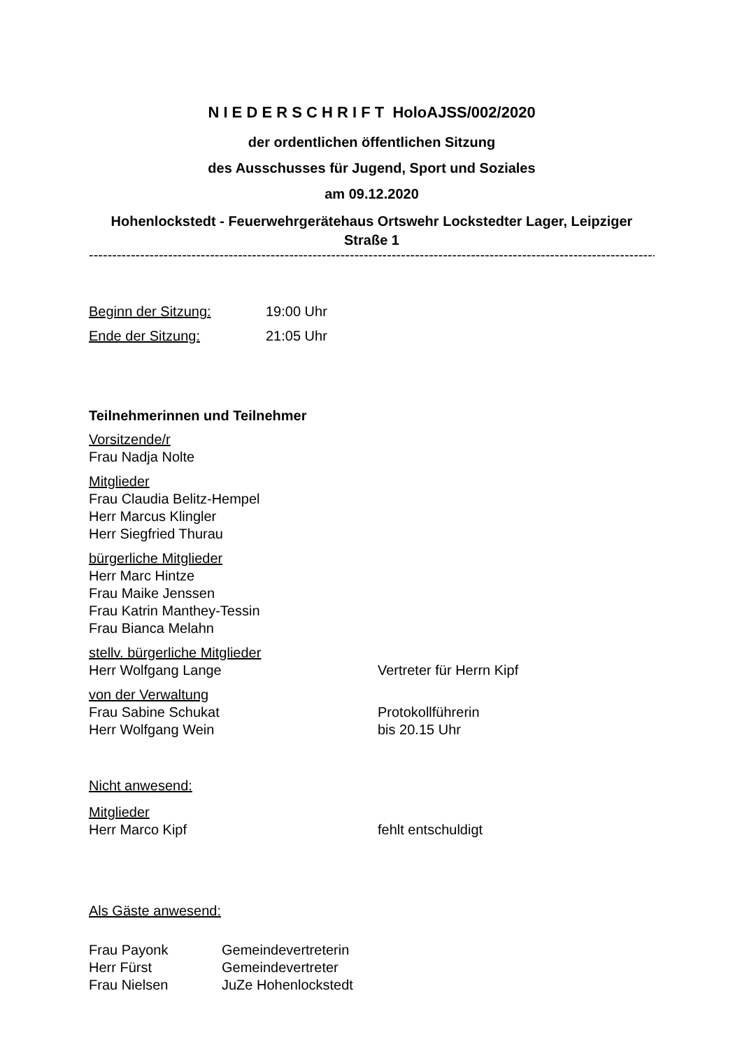N I E D E R S C H R I F T HoloAJSS/002/2020
der ordentlichen öffentlichen Sitzung
des Ausschusses für Jugend, Sport und Soziales
am 09.12.2020
Hohenlockstedt - Feuerwehrgerätehaus Ortswehr Lockstedter Lager, Leipziger Straße 1
-----------------------------------------------------------------------------------------------------------------------------------
Beginn der Sitzung: 19:00 Uhr
Ende der Sitzung: 21:05 Uhr
Teilnehmerinnen und Teilnehmer
Vorsitzende/r
Frau Nadja Nolte
Mitglieder
Frau Claudia Belitz-Hempel
Herr Marcus Klingler
Herr Siegfried Thurau
bürgerliche Mitglieder
Herr Marc Hintze
Frau Maike Jenssen
Frau Katrin Manthey-Tessin
Frau Bianca Melahn
stellv. bürgerliche Mitglieder
Herr Wolfgang Lange Vertreter für Herrn Kipf
von der Verwaltung
Frau Sabine Schukat Protokollführerin
Herr Wolfgang Wein bis 20.15 Uhr
Nicht anwesend:
Mitglieder
Herr Marco Kipf fehlt entschuldigt
Als Gäste anwesend:
Frau Payonk Gemeindevertreterin
Herr Fürst Gemeindevertreter
Frau Nielsen JuZe Hohenlockstedt